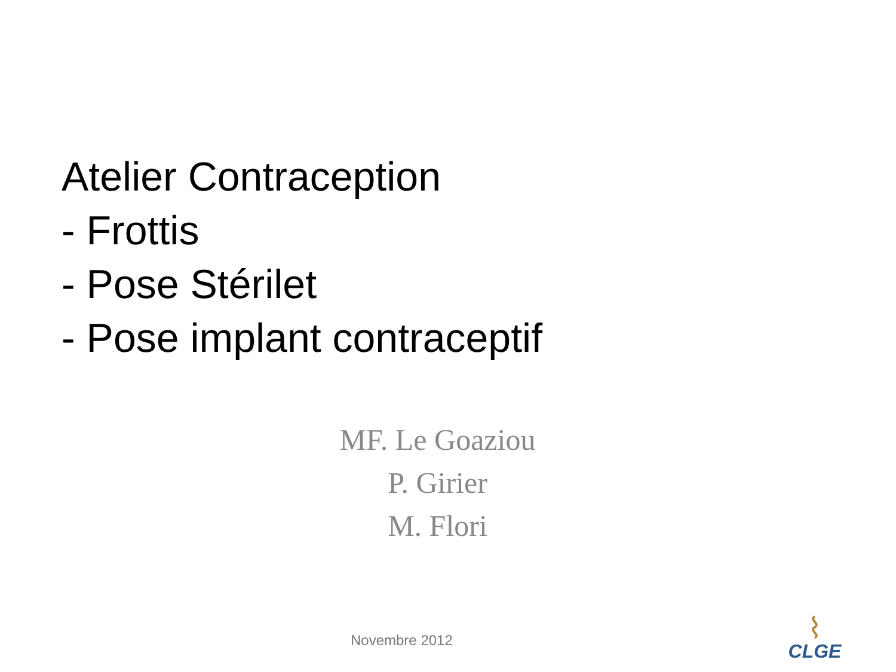Atelier Contraception
- Frottis
- Pose Stérilet
- Pose implant contraceptif
MF. Le Goaziou
P. Girier
M. Flori
Novembre 2012
CLGE